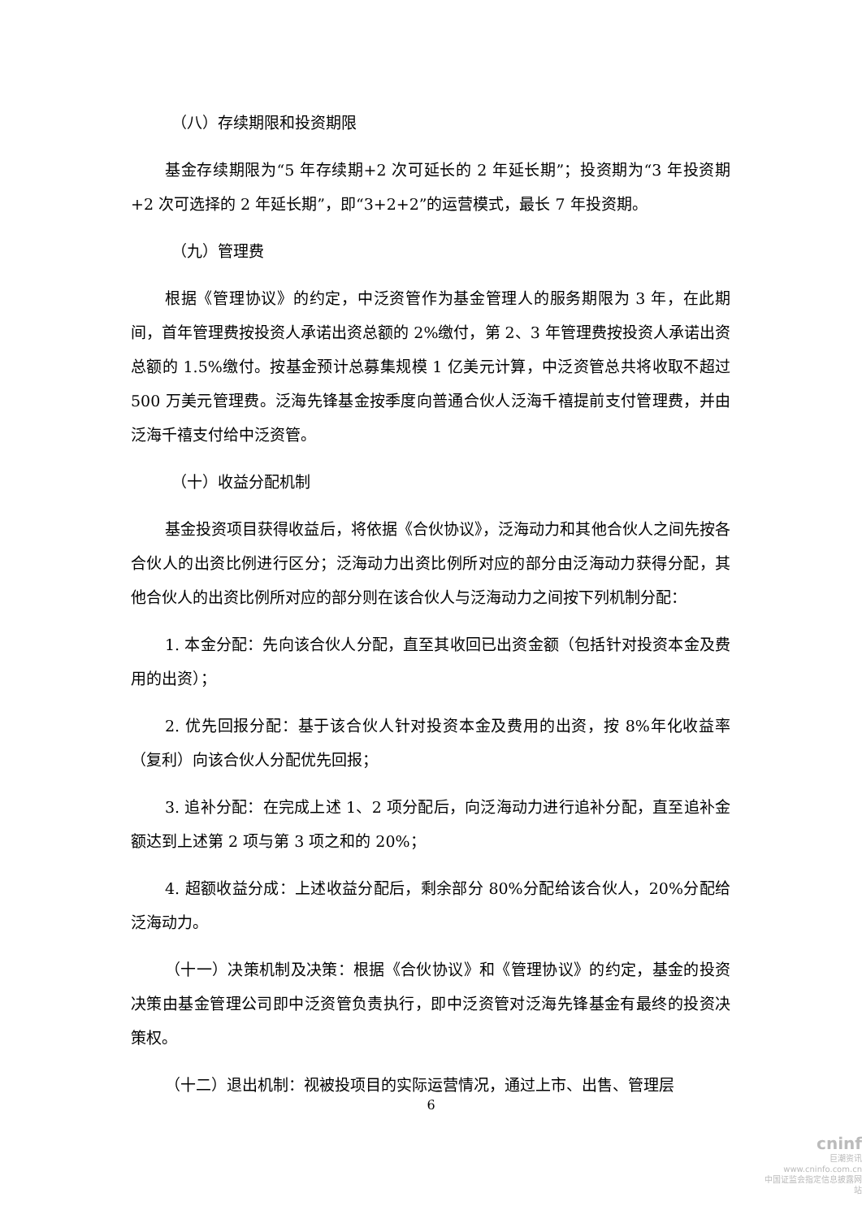（八）存续期限和投资期限
基金存续期限为“5 年存续期+2 次可延长的 2 年延长期”；投资期为“3 年投资期+2 次可选择的 2 年延长期”，即“3+2+2”的运营模式，最长 7 年投资期。
（九）管理费
根据《管理协议》的约定，中泛资管作为基金管理人的服务期限为 3 年，在此期间，首年管理费按投资人承诺出资总额的 2%缴付，第 2、3 年管理费按投资人承诺出资总额的 1.5%缴付。按基金预计总募集规模 1 亿美元计算，中泛资管总共将收取不超过 500 万美元管理费。泛海先锋基金按季度向普通合伙人泛海千禧提前支付管理费，并由泛海千禧支付给中泛资管。
（十）收益分配机制
基金投资项目获得收益后，将依据《合伙协议》，泛海动力和其他合伙人之间先按各合伙人的出资比例进行区分；泛海动力出资比例所对应的部分由泛海动力获得分配，其他合伙人的出资比例所对应的部分则在该合伙人与泛海动力之间按下列机制分配：
1. 本金分配：先向该合伙人分配，直至其收回已出资金额（包括针对投资本金及费用的出资）；
2. 优先回报分配：基于该合伙人针对投资本金及费用的出资，按 8%年化收益率（复利）向该合伙人分配优先回报；
3. 追补分配：在完成上述 1、2 项分配后，向泛海动力进行追补分配，直至追补金额达到上述第 2 项与第 3 项之和的 20%；
4. 超额收益分成：上述收益分配后，剩余部分 80%分配给该合伙人，20%分配给泛海动力。
（十一）决策机制及决策：根据《合伙协议》和《管理协议》的约定，基金的投资决策由基金管理公司即中泛资管负责执行，即中泛资管对泛海先锋基金有最终的投资决策权。
（十二）退出机制：视被投项目的实际运营情况，通过上市、出售、管理层
6
cninf
巨潮资讯
www.cninfo.com.cn
中国证监会指定信息披露网站